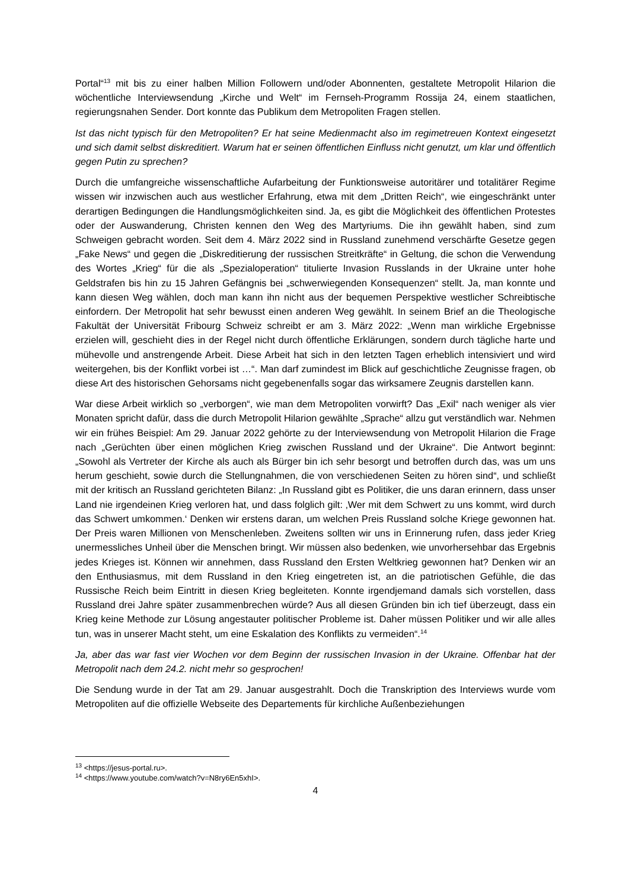Portal“<sup>13</sup> mit bis zu einer halben Million Followern und/oder Abonnenten, gestaltete Metropolit Hilarion die wöchentliche Interviewsendung „Kirche und Welt“ im Fernseh-Programm Rossija 24, einem staatlichen, regierungsnahen Sender. Dort konnte das Publikum dem Metropoliten Fragen stellen.
Ist das nicht typisch für den Metropoliten? Er hat seine Medienmacht also im regimetreuen Kontext eingesetzt und sich damit selbst diskreditiert. Warum hat er seinen öffentlichen Einfluss nicht genutzt, um klar und öffentlich gegen Putin zu sprechen?
Durch die umfangreiche wissenschaftliche Aufarbeitung der Funktionsweise autoritärer und totalitärer Regime wissen wir inzwischen auch aus westlicher Erfahrung, etwa mit dem „Dritten Reich“, wie eingeschränkt unter derartigen Bedingungen die Handlungsmöglichkeiten sind. Ja, es gibt die Möglichkeit des öffentlichen Protestes oder der Auswanderung, Christen kennen den Weg des Martyriums. Die ihn gewählt haben, sind zum Schweigen gebracht worden. Seit dem 4. März 2022 sind in Russland zunehmend verschärfte Gesetze gegen „Fake News“ und gegen die „Diskreditierung der russischen Streitkräfte“ in Geltung, die schon die Verwendung des Wortes „Krieg“ für die als „Spezialoperation“ titulierte Invasion Russlands in der Ukraine unter hohe Geldstrafen bis hin zu 15 Jahren Gefängnis bei „schwerwiegenden Konsequenzen“ stellt. Ja, man konnte und kann diesen Weg wählen, doch man kann ihn nicht aus der bequemen Perspektive westlicher Schreibtische einfordern. Der Metropolit hat sehr bewusst einen anderen Weg gewählt. In seinem Brief an die Theologische Fakultät der Universität Fribourg Schweiz schreibt er am 3. März 2022: „Wenn man wirkliche Ergebnisse erzielen will, geschieht dies in der Regel nicht durch öffentliche Erklärungen, sondern durch tägliche harte und mühevolle und anstrengende Arbeit. Diese Arbeit hat sich in den letzten Tagen erheblich intensiviert und wird weitergehen, bis der Konflikt vorbei ist …“. Man darf zumindest im Blick auf geschichtliche Zeugnisse fragen, ob diese Art des historischen Gehorsams nicht gegebenenfalls sogar das wirksamere Zeugnis darstellen kann.
War diese Arbeit wirklich so „verborgen“, wie man dem Metropoliten vorwirft? Das „Exil“ nach weniger als vier Monaten spricht dafür, dass die durch Metropolit Hilarion gewählte „Sprache“ allzu gut verständlich war. Nehmen wir ein frühes Beispiel: Am 29. Januar 2022 gehörte zu der Interviewsendung von Metropolit Hilarion die Frage nach „Gerüchten über einen möglichen Krieg zwischen Russland und der Ukraine“. Die Antwort beginnt: „Sowohl als Vertreter der Kirche als auch als Bürger bin ich sehr besorgt und betroffen durch das, was um uns herum geschieht, sowie durch die Stellungnahmen, die von verschiedenen Seiten zu hören sind“, und schließt mit der kritisch an Russland gerichteten Bilanz: „In Russland gibt es Politiker, die uns daran erinnern, dass unser Land nie irgendeinen Krieg verloren hat, und dass folglich gilt: ‚Wer mit dem Schwert zu uns kommt, wird durch das Schwert umkommen.‘ Denken wir erstens daran, um welchen Preis Russland solche Kriege gewonnen hat. Der Preis waren Millionen von Menschenleben. Zweitens sollten wir uns in Erinnerung rufen, dass jeder Krieg unermessliches Unheil über die Menschen bringt. Wir müssen also bedenken, wie unvorhersehbar das Ergebnis jedes Krieges ist. Können wir annehmen, dass Russland den Ersten Weltkrieg gewonnen hat? Denken wir an den Enthusiasmus, mit dem Russland in den Krieg eingetreten ist, an die patriotischen Gefühle, die das Russische Reich beim Eintritt in diesen Krieg begleiteten. Konnte irgendjemand damals sich vorstellen, dass Russland drei Jahre später zusammenbrechen würde? Aus all diesen Gründen bin ich tief überzeugt, dass ein Krieg keine Methode zur Lösung angestauter politischer Probleme ist. Daher müssen Politiker und wir alle alles tun, was in unserer Macht steht, um eine Eskalation des Konflikts zu vermeiden“.<sup>14</sup>
Ja, aber das war fast vier Wochen vor dem Beginn der russischen Invasion in der Ukraine. Offenbar hat der Metropolit nach dem 24.2. nicht mehr so gesprochen!
Die Sendung wurde in der Tat am 29. Januar ausgestrahlt. Doch die Transkription des Interviews wurde vom Metropoliten auf die offizielle Webseite des Departements für kirchliche Außenbeziehungen
<sup>13</sup> <https://jesus-portal.ru>.
<sup>14</sup> <https://www.youtube.com/watch?v=N8ry6En5xhI>.
4